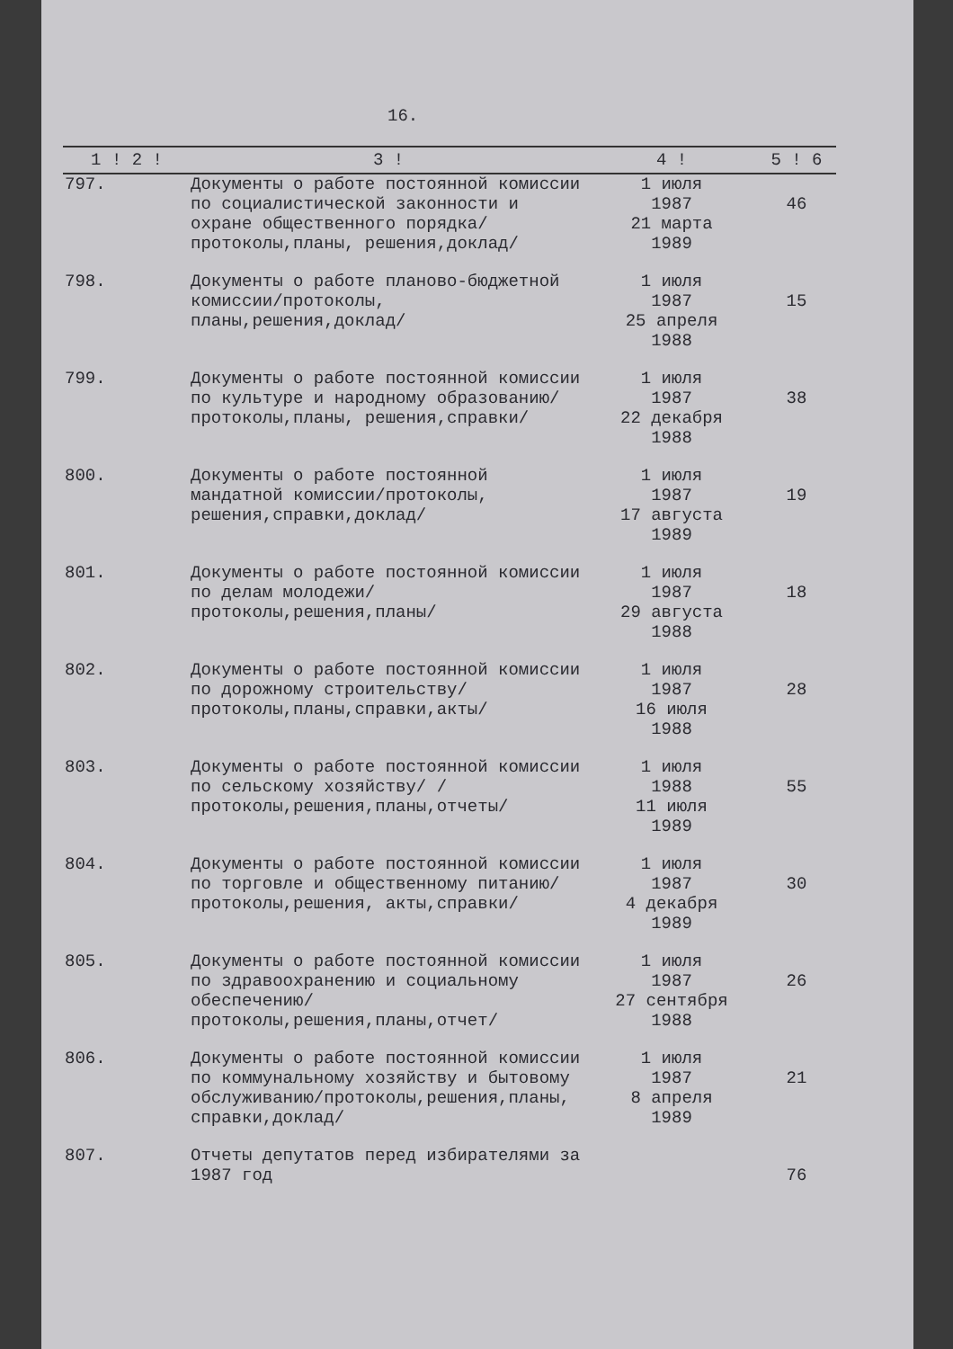16.
| 1 ! 2 ! | 3 ! | 4 ! | 5 ! 6 |
| --- | --- | --- | --- |
| 797. | Документы о работе постоянной комиссии по социалистической законности и охране общественного порядка/протоколы,планы, решения,доклад/ | 1 июля 1987 21 марта 1989 | 46 |
| 798. | Документы о работе планово-бюджетной комиссии/протоколы, планы,решения,доклад/ | 1 июля 1987 25 апреля 1988 | 15 |
| 799. | Документы о работе постоянной комиссии по культуре и народному образованию/протоколы,планы, решения,справки/ | 1 июля 1987 22 декабря 1988 | 38 |
| 800. | Документы о работе постоянной мандатной комиссии/протоколы, решения,справки,доклад/ | 1 июля 1987 17 августа 1989 | 19 |
| 801. | Документы о работе постоянной комиссии по делам молодежи/протоколы,решения,планы/ | 1 июля 1987 29 августа 1988 | 18 |
| 802. | Документы о работе постоянной комиссии по дорожному строительству/протоколы,планы,справки,акты/ | 1 июля 1987 16 июля 1988 | 28 |
| 803. | Документы о работе постоянной комиссии по сельскому хозяйству/ /протоколы,решения,планы,отчеты/ | 1 июля 1988 11 июля 1989 | 55 |
| 804. | Документы о работе постоянной комиссии по торговле и общественному питанию/протоколы,решения, акты,справки/ | 1 июля 1987 4 декабря 1989 | 30 |
| 805. | Документы о работе постоянной комиссии по здравоохранению и социальному обеспечению/протоколы,решения,планы,отчет/ | 1 июля 1987 27 сентября 1988 | 26 |
| 806. | Документы о работе постоянной комиссии по коммунальному хозяйству и бытовому обслуживанию/протоколы,решения,планы, справки,доклад/ | 1 июля 1987 8 апреля 1989 | 21 |
| 807. | Отчеты депутатов перед избирателями за 1987 год | | 76 |